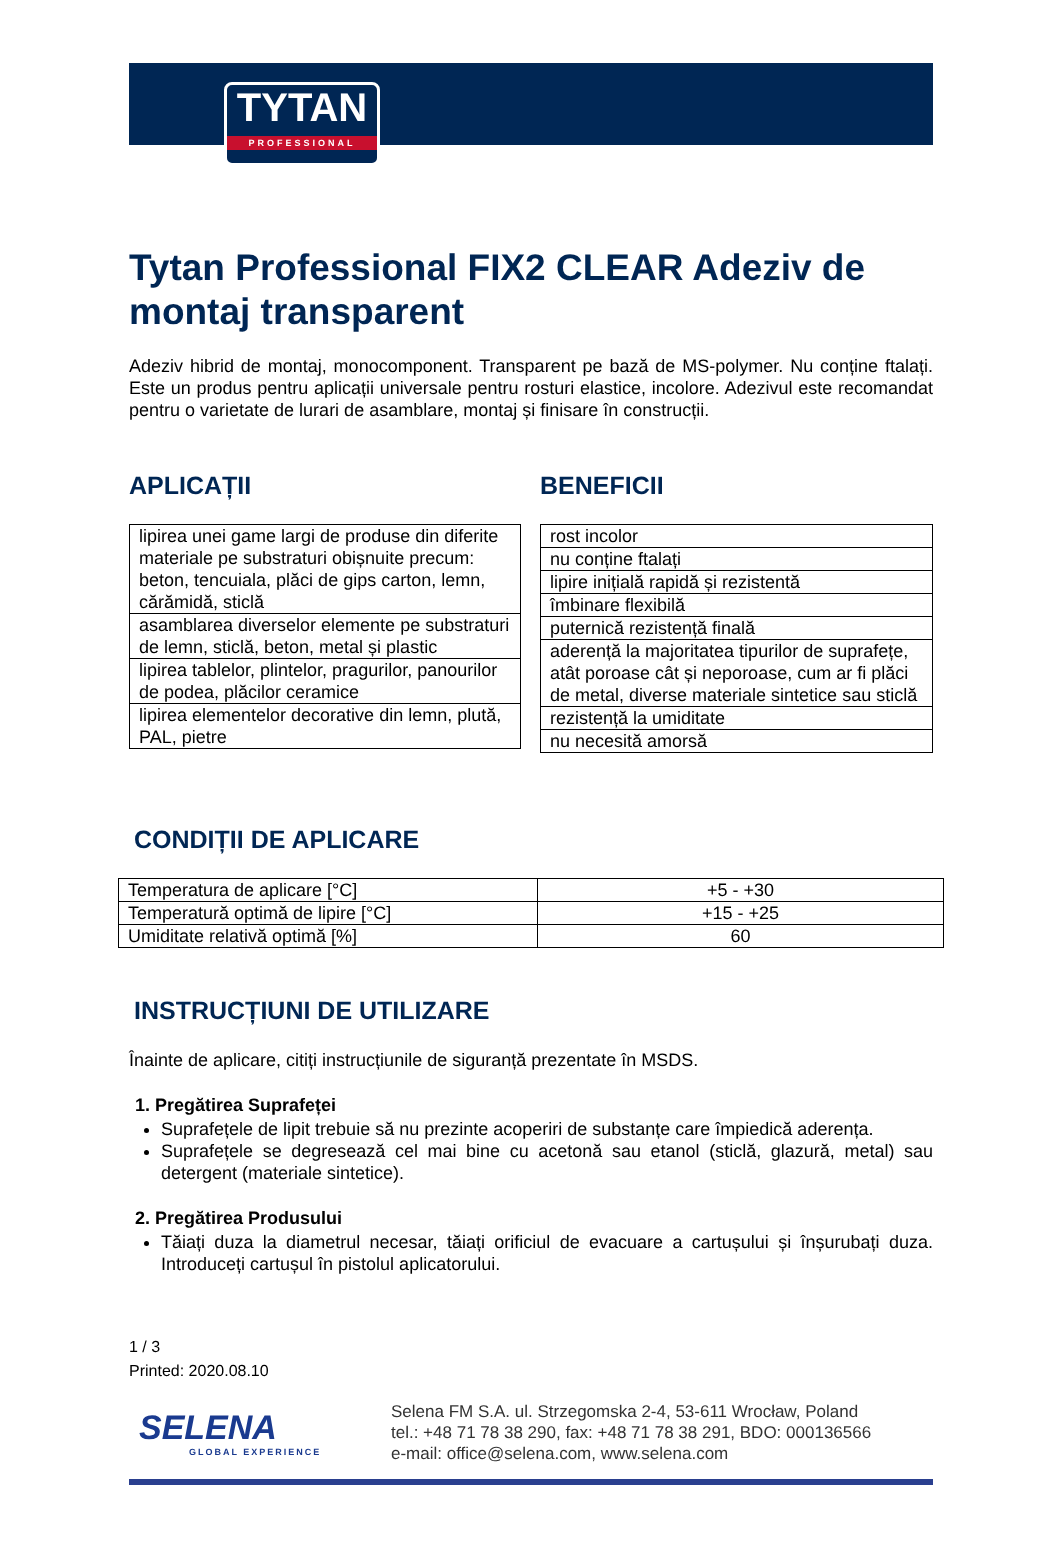TYTAN
PROFESSIONAL
Tytan Professional FIX2 CLEAR Adeziv de montaj transparent
Adeziv hibrid de montaj, monocomponent. Transparent pe bază de MS-polymer. Nu conține ftalați. Este un produs pentru aplicații universale pentru rosturi elastice, incolore. Adezivul este recomandat pentru o varietate de lurari de asamblare, montaj și finisare în construcții.
APLICAȚII
| lipirea unei game largi de produse din diferite materiale pe substraturi obișnuite precum: beton, tencuiala, plăci de gips carton, lemn, cărămidă, sticlă |
| asamblarea diverselor elemente pe substraturi de lemn, sticlă, beton, metal și plastic |
| lipirea tablelor, plintelor, pragurilor, panourilor de podea, plăcilor ceramice |
| lipirea elementelor decorative din lemn, plută, PAL, pietre |
BENEFICII
| rost incolor |
| nu conține ftalați |
| lipire inițială rapidă și rezistentă |
| îmbinare flexibilă |
| puternică rezistență finală |
| aderență la majoritatea tipurilor de suprafețe, atât poroase cât și neporoase, cum ar fi plăci de metal, diverse materiale sintetice sau sticlă |
| rezistență la umiditate |
| nu necesită amorsă |
CONDIȚII DE APLICARE
| Temperatura de aplicare [°C] | +5 - +30 |
| Temperatură optimă de lipire [°C] | +15 - +25 |
| Umiditate relativă optimă [%] | 60 |
INSTRUCȚIUNI DE UTILIZARE
Înainte de aplicare, citiți instrucțiunile de siguranță prezentate în MSDS.
1. Pregătirea Suprafeței
Suprafețele de lipit trebuie să nu prezinte acoperiri de substanțe care împiedică aderența.
Suprafețele se degresează cel mai bine cu acetonă sau etanol (sticlă, glazură, metal) sau detergent (materiale sintetice).
2. Pregătirea Produsului
Tăiați duza la diametrul necesar, tăiați orificiul de evacuare a cartușului și înșurubați duza. Introduceți cartușul în pistolul aplicatorului.
1 / 3
Printed: 2020.08.10
SELENA
GLOBAL EXPERIENCE
Selena FM S.A. ul. Strzegomska 2-4, 53-611 Wrocław, Poland
tel.: +48 71 78 38 290, fax: +48 71 78 38 291, BDO: 000136566
e-mail: office@selena.com, www.selena.com